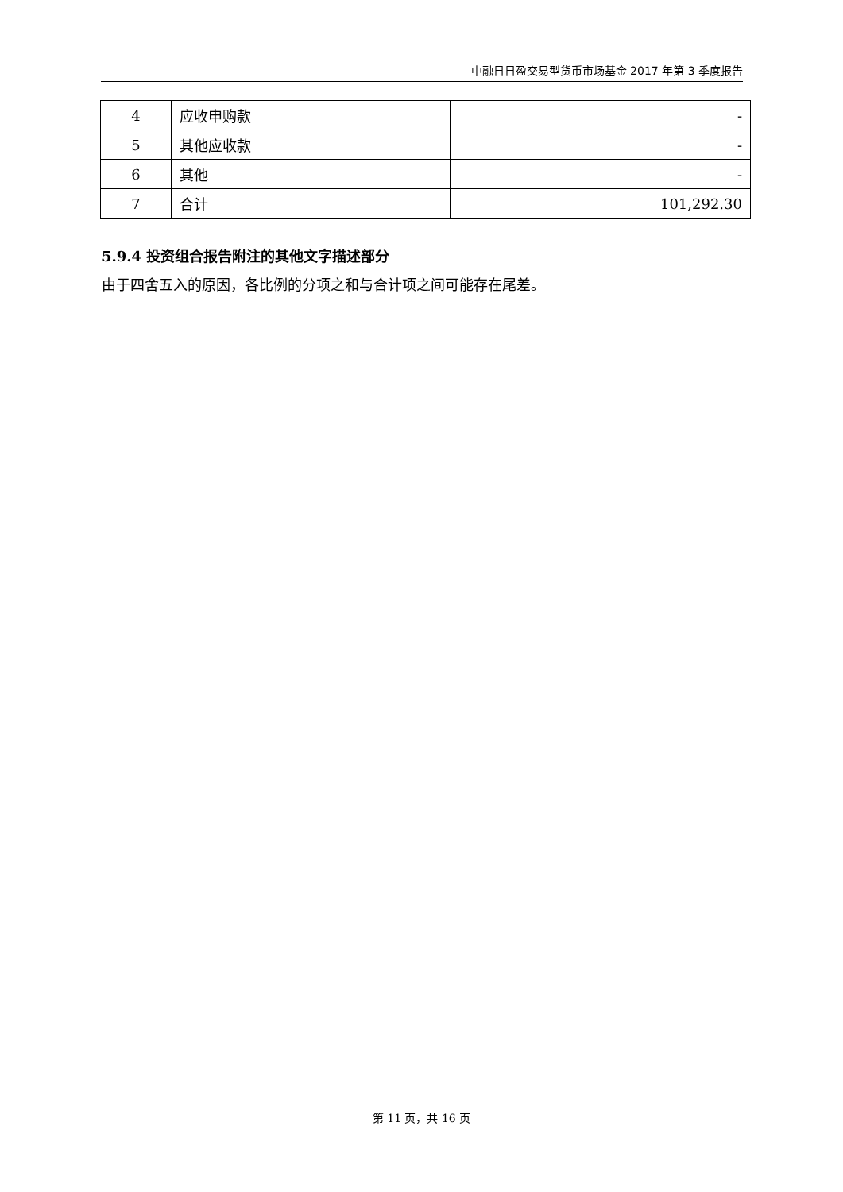中融日日盈交易型货币市场基金 2017 年第 3 季度报告
| 4 | 应收申购款 | - |
| 5 | 其他应收款 | - |
| 6 | 其他 | - |
| 7 | 合计 | 101,292.30 |
5.9.4 投资组合报告附注的其他文字描述部分
由于四舍五入的原因，各比例的分项之和与合计项之间可能存在尾差。
第 11 页，共 16 页